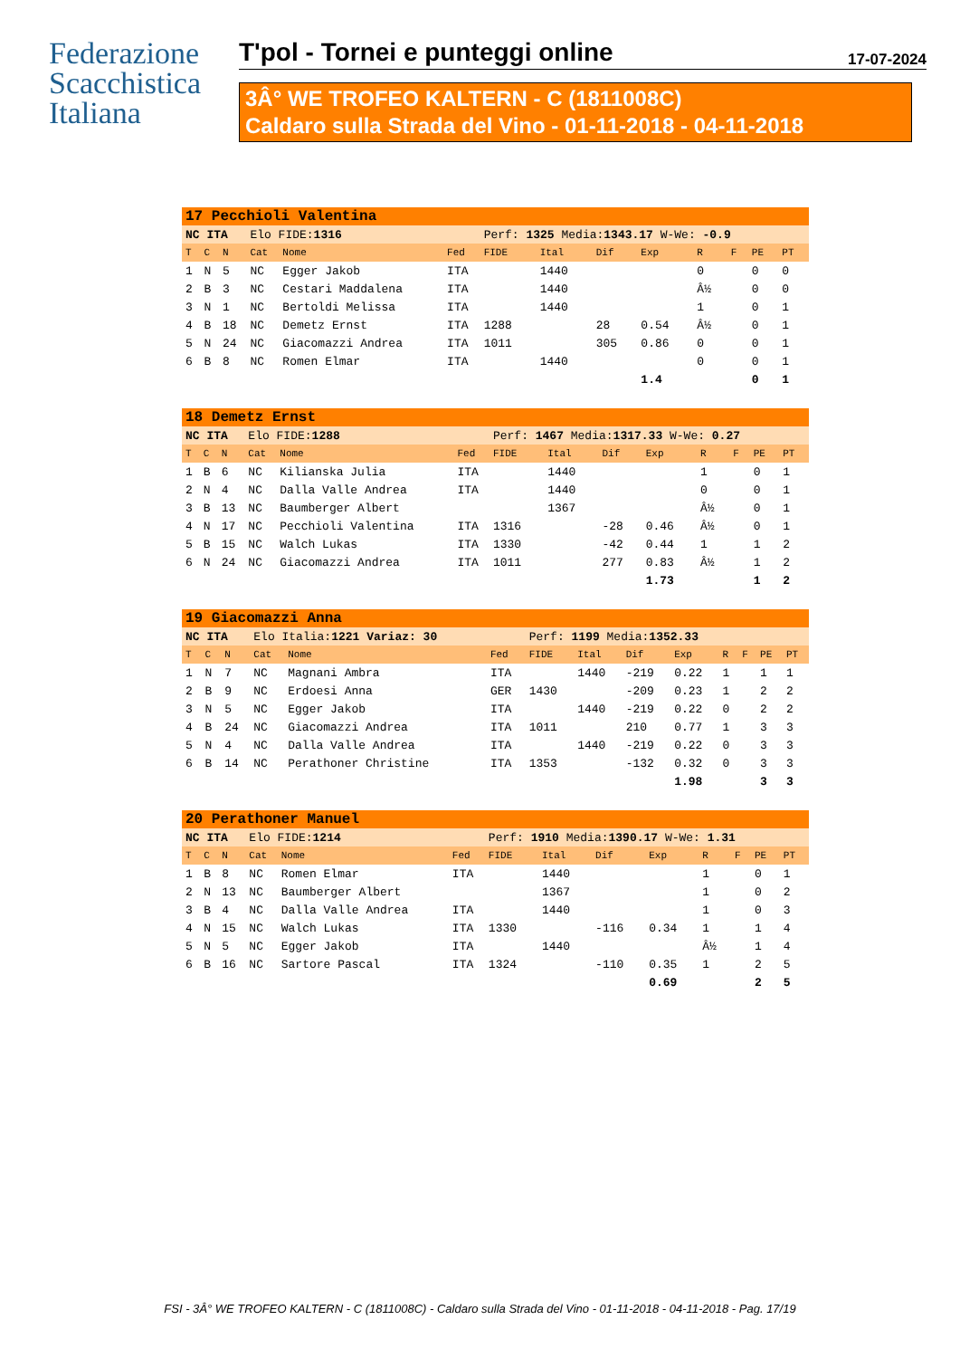Federazione
Scacchistica
Italiana
T'pol - Tornei e punteggi online 17-07-2024
3Â° WE TROFEO KALTERN - C (1811008C)
Caldaro sulla Strada del Vino - 01-11-2018 - 04-11-2018
| 17 Pecchioli Valentina | | | | | | | | | | | | | |
| NC ITA | | | Elo FIDE: 1316 | | | Perf: 1325 Media: 1343.17 W-We: -0.9 | | | | | | | |
| T | C | N | Cat | Nome | Fed | FIDE | Ital | Dif | Exp | R | F | PE | PT |
| 1 | N | 5 | NC | Egger Jakob | ITA | | 1440 | | | 0 | | 0 | 0 |
| 2 | B | 3 | NC | Cestari Maddalena | ITA | | 1440 | | | Â½ | | 0 | 0 |
| 3 | N | 1 | NC | Bertoldi Melissa | ITA | | 1440 | | | 1 | | 0 | 1 |
| 4 | B | 18 | NC | Demetz Ernst | ITA | 1288 | | 28 | 0.54 | Â½ | | 0 | 1 |
| 5 | N | 24 | NC | Giacomazzi Andrea | ITA | 1011 | | 305 | 0.86 | 0 | | 0 | 1 |
| 6 | B | 8 | NC | Romen Elmar | ITA | | 1440 | | | 0 | | 0 | 1 |
| | | | | | | | | | 1.4 | | | 0 | 1 |
| 18 Demetz Ernst | | | | | | | | | | | | | |
| NC ITA | | | Elo FIDE: 1288 | | | Perf: 1467 Media: 1317.33 W-We: 0.27 | | | | | | | |
| T | C | N | Cat | Nome | Fed | FIDE | Ital | Dif | Exp | R | F | PE | PT |
| 1 | B | 6 | NC | Kilianska Julia | ITA | | 1440 | | | 1 | | 0 | 1 |
| 2 | N | 4 | NC | Dalla Valle Andrea | ITA | | 1440 | | | 0 | | 0 | 1 |
| 3 | B | 13 | NC | Baumberger Albert | | | 1367 | | | Â½ | | 0 | 1 |
| 4 | N | 17 | NC | Pecchioli Valentina | ITA | 1316 | | -28 | 0.46 | Â½ | | 0 | 1 |
| 5 | B | 15 | NC | Walch Lukas | ITA | 1330 | | -42 | 0.44 | 1 | | 1 | 2 |
| 6 | N | 24 | NC | Giacomazzi Andrea | ITA | 1011 | | 277 | 0.83 | Â½ | | 1 | 2 |
| | | | | | | | | | 1.73 | | | 1 | 2 |
| 19 Giacomazzi Anna | | | | | | | | | | | | | |
| NC ITA | | | Elo Italia: 1221 Variaz: 30 | | | Perf: 1199 Media: 1352.33 | | | | | | | |
| T | C | N | Cat | Nome | Fed | FIDE | Ital | Dif | Exp | R | F | PE | PT |
| 1 | N | 7 | NC | Magnani Ambra | ITA | | 1440 | -219 | 0.22 | 1 | | 1 | 1 |
| 2 | B | 9 | NC | Erdoesi Anna | GER | 1430 | | -209 | 0.23 | 1 | | 2 | 2 |
| 3 | N | 5 | NC | Egger Jakob | ITA | | 1440 | -219 | 0.22 | 0 | | 2 | 2 |
| 4 | B | 24 | NC | Giacomazzi Andrea | ITA | 1011 | | 210 | 0.77 | 1 | | 3 | 3 |
| 5 | N | 4 | NC | Dalla Valle Andrea | ITA | | 1440 | -219 | 0.22 | 0 | | 3 | 3 |
| 6 | B | 14 | NC | Perathoner Christine | ITA | 1353 | | -132 | 0.32 | 0 | | 3 | 3 |
| | | | | | | | | | 1.98 | | | 3 | 3 |
| 20 Perathoner Manuel | | | | | | | | | | | | | |
| NC ITA | | | Elo FIDE: 1214 | | | Perf: 1910 Media: 1390.17 W-We: 1.31 | | | | | | | |
| T | C | N | Cat | Nome | Fed | FIDE | Ital | Dif | Exp | R | F | PE | PT |
| 1 | B | 8 | NC | Romen Elmar | ITA | | 1440 | | | 1 | | 0 | 1 |
| 2 | N | 13 | NC | Baumberger Albert | | | 1367 | | | 1 | | 0 | 2 |
| 3 | B | 4 | NC | Dalla Valle Andrea | ITA | | 1440 | | | 1 | | 0 | 3 |
| 4 | N | 15 | NC | Walch Lukas | ITA | 1330 | | -116 | 0.34 | 1 | | 1 | 4 |
| 5 | N | 5 | NC | Egger Jakob | ITA | | 1440 | | | Â½ | | 1 | 4 |
| 6 | B | 16 | NC | Sartore Pascal | ITA | 1324 | | -110 | 0.35 | 1 | | 2 | 5 |
| | | | | | | | | | 0.69 | | | 2 | 5 |
FSI - 3Â° WE TROFEO KALTERN - C (1811008C) - Caldaro sulla Strada del Vino - 01-11-2018 - 04-11-2018 - Pag. 17/19